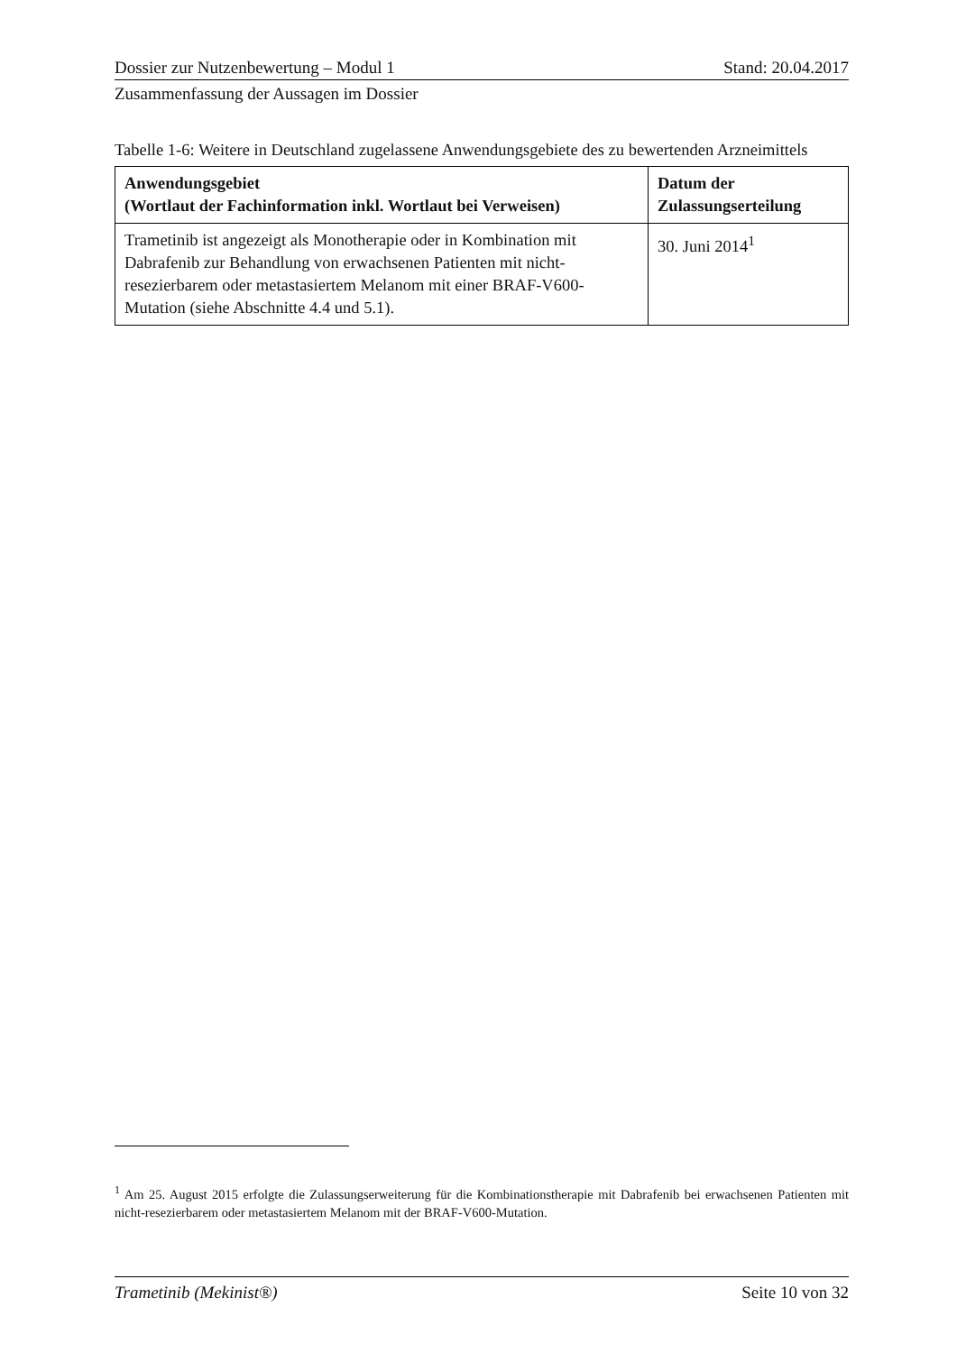Dossier zur Nutzenbewertung – Modul 1 Stand: 20.04.2017
Zusammenfassung der Aussagen im Dossier
Tabelle 1-6: Weitere in Deutschland zugelassene Anwendungsgebiete des zu bewertenden Arzneimittels
| Anwendungsgebiet (Wortlaut der Fachinformation inkl. Wortlaut bei Verweisen) | Datum der Zulassungserteilung |
| --- | --- |
| Trametinib ist angezeigt als Monotherapie oder in Kombination mit Dabrafenib zur Behandlung von erwachsenen Patienten mit nicht-resezierbarem oder metastasiertem Melanom mit einer BRAF-V600-Mutation (siehe Abschnitte 4.4 und 5.1). | 30. Juni 2014<sup>1</sup> |
<sup>1</sup> Am 25. August 2015 erfolgte die Zulassungserweiterung für die Kombinationstherapie mit Dabrafenib bei erwachsenen Patienten mit nicht-resezierbarem oder metastasiertem Melanom mit der BRAF-V600-Mutation.
Trametinib (Mekinist®) Seite 10 von 32